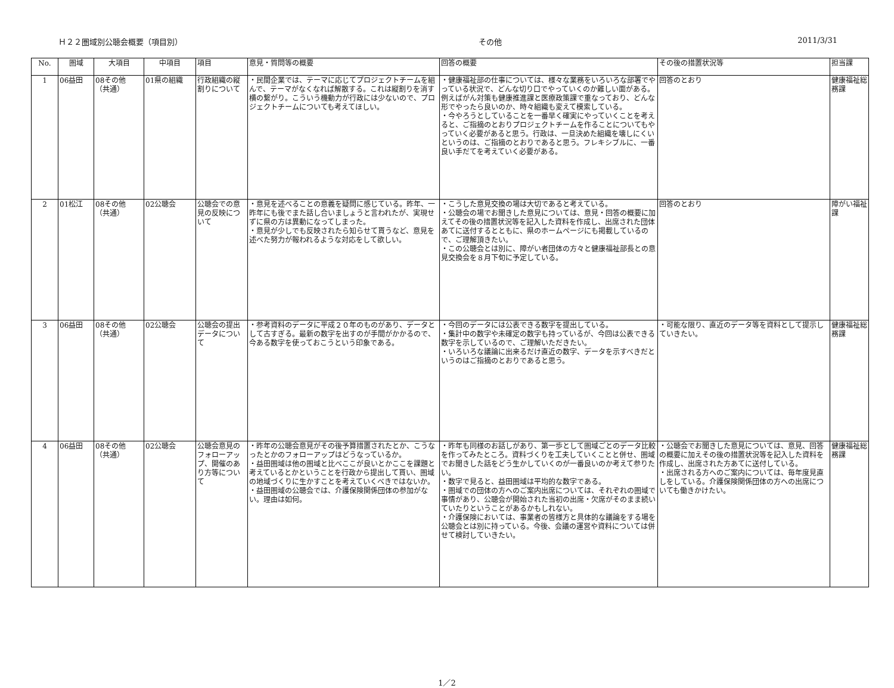Ｈ２２圏域別公聴会概要（項目別） その他 2011/3/31
| No. | 圏域 | 大項目 | 中項目 | 項目 | 意見・質問等の概要 | 回答の概要 | その後の措置状況等 | 担当課 |
| --- | --- | --- | --- | --- | --- | --- | --- | --- |
| 1 | 06益田 | 08その他 （共通） | 01県の組織 | 行政組織の縦割りについて | ・民間企業では、テーマに応じてプロジェクトチームを組んで、テーマがなくなれば解散する。これは縦割りを消す横の繋がり。こういう機動力が行政には少ないので、プロジェクトチームについても考えてほしい。 | ・健康福祉部の仕事については、様々な業務をいろいろな部署でやっている状況で、どんな切り口でやっていくのか難しい面がある。例えばがん対策も健康推進課と医療政策課で重なっており、どんな形でやったら良いのか、時々組織も変えて模索している。 ・今やろうとしていることを一番早く確実にやっていくことを考えると、ご指摘のとおりプロジェクトチームを作ることについてもやっていく必要があると思う。行政は、一旦決めた組織を壊しにくいというのは、ご指摘のとおりであると思う。フレキシブルに、一番良い手だてを考えていく必要がある。 | 回答のとおり | 健康福祉総務課 |
| 2 | 01松江 | 08その他 （共通） | 02公聴会 | 公聴会での意見の反映について | ・意見を述べることの意義を疑問に感じている。昨年、一昨年にも後でまた話し合いましょうと言われたが、実現せずに県の方は異動になってしまった。 ・意見が少しでも反映されたら知らせて貰うなど、意見を述べた努力が報われるような対応をして欲しい。 | ・こうした意見交換の場は大切であると考えている。 ・公聴会の場でお聞きした意見については、意見・回答の概要に加えてその後の措置状況等を記入した資料を作成し、出席された団体あてに送付するとともに、県のホームページにも掲載しているので、ご理解頂きたい。 ・この公聴会とは別に、障がい者団体の方々と健康福祉部長との意見交換会を８月下旬に予定している。 | 回答のとおり | 障がい福祉課 |
| 3 | 06益田 | 08その他 （共通） | 02公聴会 | 公聴会の提出データについて | ・参考資料のデータに平成２０年のものがあり、データとして古すぎる。最新の数字を出すのが手間がかかるので、今ある数字を使っておこうという印象である。 | ・今回のデータには公表できる数字を提出している。 ・集計中の数字や未確定の数字も持っているが、今回は公表できる数字を示しているので、ご理解いただきたい。 ・いろいろな議論に出来るだけ直近の数字、データを示すべきだというのはご指摘のとおりであると思う。 | ・可能な限り、直近のデータ等を資料として提示していきたい。 | 健康福祉総務課 |
| 4 | 06益田 | 08その他 （共通） | 02公聴会 | 公聴会意見のフォローアップ、開催のあり方等について | ・昨年の公聴会意見がその後予算措置されたとか、こうなったとかのフォローアップはどうなっているか。 ・益田圏域は他の圏域と比べここが良いとかここを課題と考えているとかということを行政から提出して貰い、圏域の地域づくりに生かすことを考えていくべきではないか。 ・益田圏域の公聴会では、介護保険関係団体の参加がない。理由は如何。 | ・昨年も同様のお話しがあり、第一歩として圏域ごとのデータ比較を作ってみたところ。資料づくりを工夫していくことと併せ、圏域でお聞きした話をどう生かしていくのが一番良いのか考えて参りたい。 ・数字で見ると、益田圏域は平均的な数字である。 ・圏域での団体の方へのご案内出席については、それぞれの圏域で事情があり、公聴会が開始された当初の出席・欠席がそのまま続いていたりということがあるかもしれない。 ・介護保険においては、事業者の皆様方と具体的な議論をする場を公聴会とは別に持っている。今後、会議の運営や資料については併せて検討していきたい。 | ・公聴会でお聞きした意見については、意見、回答の概要に加えその後の措置状況等を記入した資料を作成し、出席された方あてに送付している。 ・出席される方へのご案内については、毎年度見直しをしている。介護保険関係団体の方への出席についても働きかけたい。 | 健康福祉総務課 |
1／2